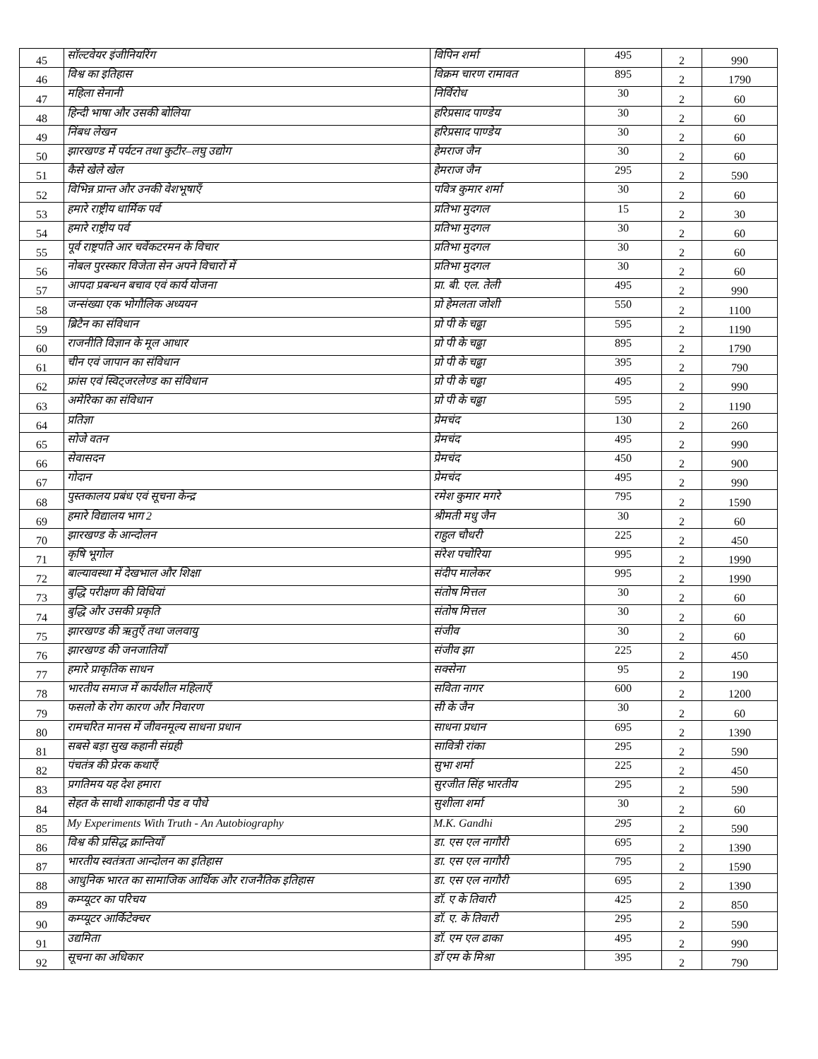| 45 | सॉल्टवेयर इंजीनियरिंग | विपिन शर्मा | 495 | 2 | 990 |
| 46 | विश्व का इतिहास | विक्रम चारण रामावत | 895 | 2 | 1790 |
| 47 | महिला सेनानी | निर्विरोध | 30 | 2 | 60 |
| 48 | हिन्दी भाषा और उसकी बोलिया | हरिप्रसाद पाण्डेय | 30 | 2 | 60 |
| 49 | निंबध लेखन | हरिप्रसाद पाण्डेय | 30 | 2 | 60 |
| 50 | झारखण्ड में पर्यटन तथा कुटीर–लघु उद्योग | हेमराज जैन | 30 | 2 | 60 |
| 51 | कैसे खेले खेल | हेमराज जैन | 295 | 2 | 590 |
| 52 | विभिन्न प्रान्त और उनकी वेशभूषाएँ | पवित्र कुमार शर्मा | 30 | 2 | 60 |
| 53 | हमारे राष्ट्रीय धार्मिक पर्व | प्रतिभा मुदगल | 15 | 2 | 30 |
| 54 | हमारे राष्ट्रीय पर्व | प्रतिभा मुदगल | 30 | 2 | 60 |
| 55 | पूर्व राष्ट्रपति आर चवेंकटरमन के विचार | प्रतिभा मुदगल | 30 | 2 | 60 |
| 56 | नोबल पुरस्कार विजेता सेन अपने विचारों में | प्रतिभा मुदगल | 30 | 2 | 60 |
| 57 | आपदा प्रबन्धन बचाव एवं कार्य योजना | प्रा. बी. एल. तेली | 495 | 2 | 990 |
| 58 | जन्संख्या एक भोगौलिक अध्ययन | प्रो हेमलता जोशी | 550 | 2 | 1100 |
| 59 | ब्रिटैन का संविधान | प्रो पी के चढ्ढा | 595 | 2 | 1190 |
| 60 | राजनीति विज्ञान के मूल आधार | प्रो पी के चढ्ढा | 895 | 2 | 1790 |
| 61 | चीन एवं जापान का संविधान | प्रो पी के चढ्ढा | 395 | 2 | 790 |
| 62 | फ्रांस एवं स्विट्जरलेण्ड का संविधान | प्रो पी के चढ्ढा | 495 | 2 | 990 |
| 63 | अमेरिका का संविधान | प्रो पी के चढ्ढा | 595 | 2 | 1190 |
| 64 | प्रतिज्ञा | प्रेमचंद | 130 | 2 | 260 |
| 65 | सोजे वतन | प्रेमचंद | 495 | 2 | 990 |
| 66 | सेवासदन | प्रेमचंद | 450 | 2 | 900 |
| 67 | गोदान | प्रेमचंद | 495 | 2 | 990 |
| 68 | पुस्तकालय प्रबंध एवं सूचना केन्द्र | रमेश कुमार मगरे | 795 | 2 | 1590 |
| 69 | हमारे विद्यालय भाग 2 | श्रीमती मधु जैन | 30 | 2 | 60 |
| 70 | झारखण्ड के आन्दोलन | राहुल चौधरी | 225 | 2 | 450 |
| 71 | कृषि भूगोल | संरेश पचोरिया | 995 | 2 | 1990 |
| 72 | बाल्यावस्था में देखभाल और शिक्षा | संदीप मालेकर | 995 | 2 | 1990 |
| 73 | बुद्धि परीक्षण की विधियां | संतोष मित्तल | 30 | 2 | 60 |
| 74 | बुद्धि और उसकी प्रकृति | संतोष मित्तल | 30 | 2 | 60 |
| 75 | झारखण्ड की ऋतुएँ तथा जलवायु | संजीव | 30 | 2 | 60 |
| 76 | झारखण्ड की जनजातियाँ | संजीव झा | 225 | 2 | 450 |
| 77 | हमारे प्राकृतिक साधन | सक्सेना | 95 | 2 | 190 |
| 78 | भारतीय समाज में कार्यशील महिलाएँ | सविता नागर | 600 | 2 | 1200 |
| 79 | फसलो के रोग कारण और निवारण | सी के जैन | 30 | 2 | 60 |
| 80 | रामचरित मानस में जीवनमूल्य साधना प्रधान | साधना प्रधान | 695 | 2 | 1390 |
| 81 | सबसे बड़ा सुख कहानी संग्रही | सावित्री रांका | 295 | 2 | 590 |
| 82 | पंचतंत्र की प्रेरक कथाएँ | सुभा शर्मा | 225 | 2 | 450 |
| 83 | प्रगतिमय यह देश हमारा | सुरजीत सिंह भारतीय | 295 | 2 | 590 |
| 84 | सेहत के साथी शाकाहानी पेड व पौधे | सुशीला शर्मा | 30 | 2 | 60 |
| 85 | My Experiments With Truth - An Autobiography | M.K. Gandhi | 295 | 2 | 590 |
| 86 | विश्व की प्रसिद्ध क्रान्तियाँ | डा. एस एल नागौरी | 695 | 2 | 1390 |
| 87 | भारतीय स्वतंत्रता आन्दोलन का इतिहास | डा. एस एल नागौरी | 795 | 2 | 1590 |
| 88 | आधुनिक भारत का सामाजिक आर्थिक और राजनैतिक इतिहास | डा. एस एल नागौरी | 695 | 2 | 1390 |
| 89 | कम्प्यूटर का परिचय | डॉ. ए के तिवारी | 425 | 2 | 850 |
| 90 | कम्प्यूटर आर्किटेक्चर | डॉ. ए. के तिवारी | 295 | 2 | 590 |
| 91 | उद्यमिता | डॉ. एम एल ढाका | 495 | 2 | 990 |
| 92 | सूचना का अधिकार | डॉ एम के मिश्रा | 395 | 2 | 790 |